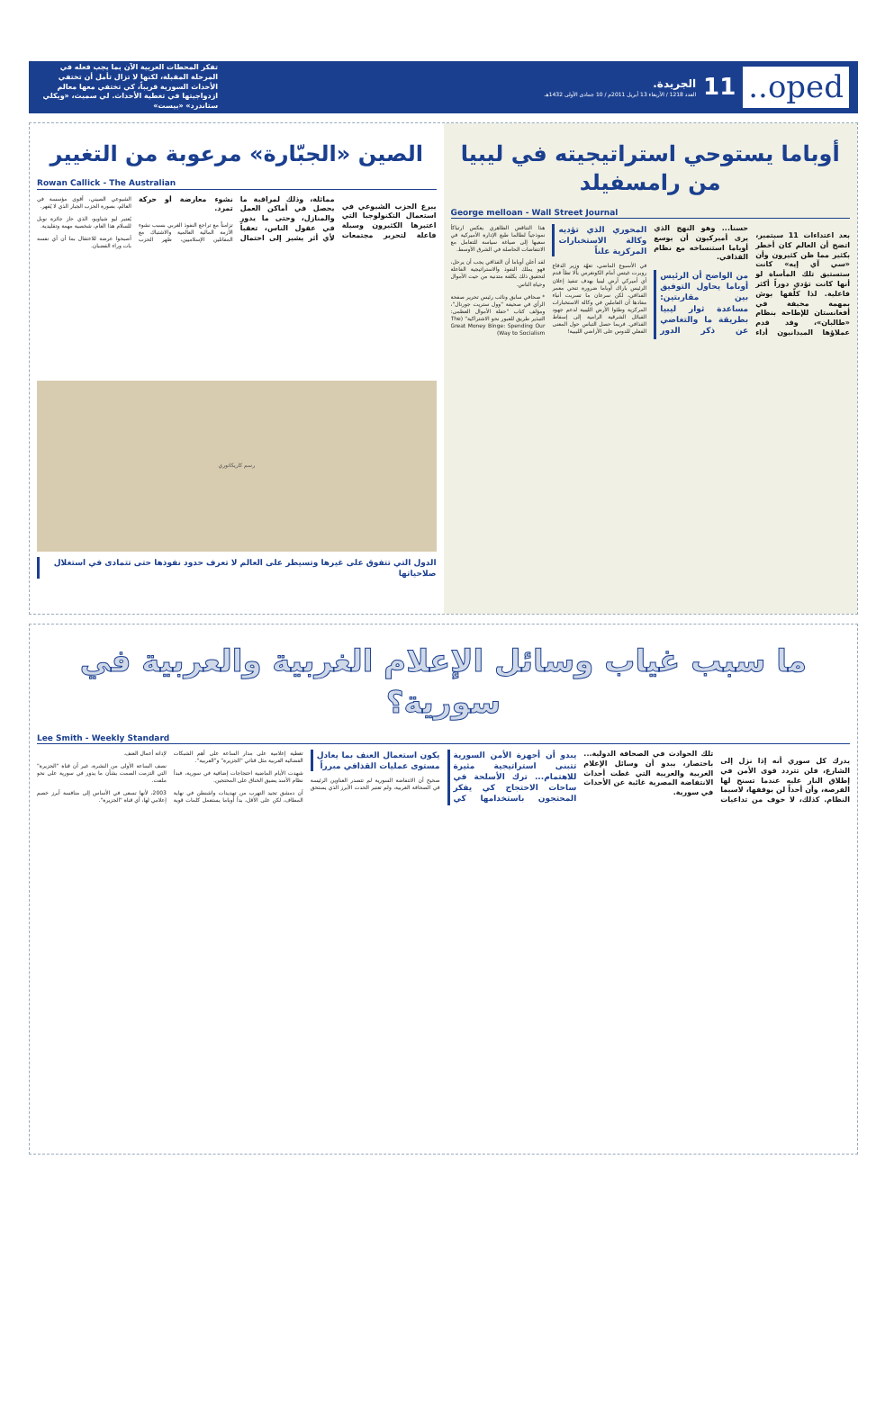oped.. 11
الجريدة.
العدد 1218 / الأربعاء 13 أبريل 2011م / 10 جمادى الأولى 1432هـ
تفكر المحطات العربية الآن بما يجب فعله في المرحلة المقبلة، لكنها لا تزال تأمل أن تختفي الأحداث السورية قريباً، كي تختفي معها معالم ازدواجيتها في تغطية الأحداث. لي سميث، «ويكلي ستاندرد» «بيست»
أوباما يستوحي استراتيجيته في ليبيا من رامسفيلد
George melloan - Wall Street Journal
بعد اعتداءات 11 سبتمبر، اتضح أن العالم كان أخطر بكثير مما ظن كثيرون وأن «سي آي إيه» كانت ستستبق تلك المأساة لو أنها كانت تؤدي دوراً أكثر فاعلية. لذا كلّفها بوش بمهمة مخيفة في أفغانستان للإطاحة بنظام «طالبان»، وقد قدم عملاؤها الميدانيون أداء حسناً... وهو النهج الذي يرى أميركيون أن بوسع أوباما استنساخه مع نظام القذافي.
من الواضح أن الرئيس أوباما يحاول التوفيق بين مقاربتين: مساعدة ثوار ليبيا بطريقة ما والتغاضي عن ذكر الدور المحوري الذي تؤديه وكالة الاستخبارات المركزية علناً
في الأسبوع الماضي، تعهّد وزير الدفاع روبرت غيتس أمام الكونغرس بألا تطأ قدم أي أميركي أرض ليبيا بهدف تنفيذ إعلان الرئيس باراك أوباما ضرورة تنحي معمر القذافي، لكن سرعان ما تسربت أنباء مفادها أن العاملين في وكالة الاستخبارات المركزية وطئوا الأرض الليبية لدعم جهود القبائل الشرقية الرامية إلى إسقاط القذافي. فربما حصل التباس حول المعنى الفعلي للدوس على الأراضي الليبية!
هذا التناقض الظاهري يعكس ارتباكاً نموذجياً لطالما طبع الإدارة الأميركية في سعيها إلى صياغة سياسة للتعامل مع الانتفاضات الحاصلة في الشرق الأوسط.
لقد أعلن أوباما أن القذافي يجب أن يرحل، فهو يملك النفوذ والاستراتيجية الفاعلة لتحقيق ذلك بكلفة متدنية من حيث الأموال وحياة الناس.
* صحافي سابق ونائب رئيس تحرير صفحة الرأي في صحيفة "وول ستريت جورنال"، ومؤلف كتاب "حفلة الأموال العظمى: التبذير طريق للعبور نحو الاشتراكية" (The Great Money Binge: Spending Our Way to Socialism)
الصين «الجبّارة» مرعوبة من التغيير
Rowan Callick - The Australian
يبرع الحزب الشيوعي في استعمال التكنولوجيا التي اعتبرها الكثيرون وسيلة فاعلة لتحرير مجتمعات مماثلة، وذلك لمراقبة ما يحصل في أماكن العمل والمنازل، وحتى ما يدور في عقول الناس، تعقباً لأي أثر يشير إلى احتمال نشوء معارضة أو حركة تمرد.
تزامناً مع تراجع النفوذ الغربي بسبب نشوء الأزمة المالية العالمية والاشتباك مع المقاتلين الإسلاميين، ظهر الحزب الشيوعي الصيني، أقوى مؤسسة في العالم، بصورة الحزب الجبار الذي لا يُقهر.
يُعتبر ليو شياوبو، الذي حاز جائزة نوبل للسلام هذا العام، شخصية مهمة وتقليدية.
أصبحوا عرضة للاعتقال بما أن أي نفسه بات وراء القضبان.
رسم كاريكاتوري
الدول التي تتفوق على غيرها وتسيطر على العالم لا تعرف حدود نفوذها حتى تتمادى في استغلال صلاحياتها
ما سبب غياب وسائل الإعلام الغربية والعربية في سورية؟
Lee Smith - Weekly Standard
يدرك كل سوري أنه إذا نزل إلى الشارع، فلن تتردد قوى الأمن في إطلاق النار عليه عندما تسنح لها الفرصة، وأن أحداً لن يوقفها، لاسيما النظام. كذلك، لا خوف من تداعيات تلك الحوادث في الصحافة الدولية... باختصار، يبدو أن وسائل الإعلام الغربية والعربية التي غطت أحداث الانتفاضة المصرية غائبة عن الأحداث في سورية.
يبدو أن أجهزة الأمن السورية تتبنى استراتيجية مثيرة للاهتمام... ترك الأسلحة في ساحات الاحتجاج كي يفكر المحتجون باستخدامها كي يكون استعمال العنف بما يعادل مستوى عمليات القذافي مبرراً
صحيح أن الانتفاضة السورية لم تتصدر العناوين الرئيسة في الصحافة الغربية، ولم تعتبر الحدث الأبرز الذي يستحق تغطية إعلامية على مدار الساعة على أهم الشبكات الفضائية العربية مثل قناتي "الجزيرة" و"العربية".
شهدت الأيام الماضية احتجاجات إضافية في سورية، فبدأ نظام الأسد يضيق الخناق على المحتجين.
أن دمشق تجيد التهرب من تهديدات واشنطن في نهاية المطاف، لكن على الأقل، بدأ أوباما يستعمل كلمات قوية لإدانة أعمال العنف.
نصف الساعة الأولى من النشرة، غير أن قناة "الجزيرة" التي التزمت الصمت بشأن ما يدور في سورية على نحو ملفت.
2003، لأنها تسعى في الأساس إلى منافسة أبرز خصم إعلامي لها، أي قناة "الجزيرة".